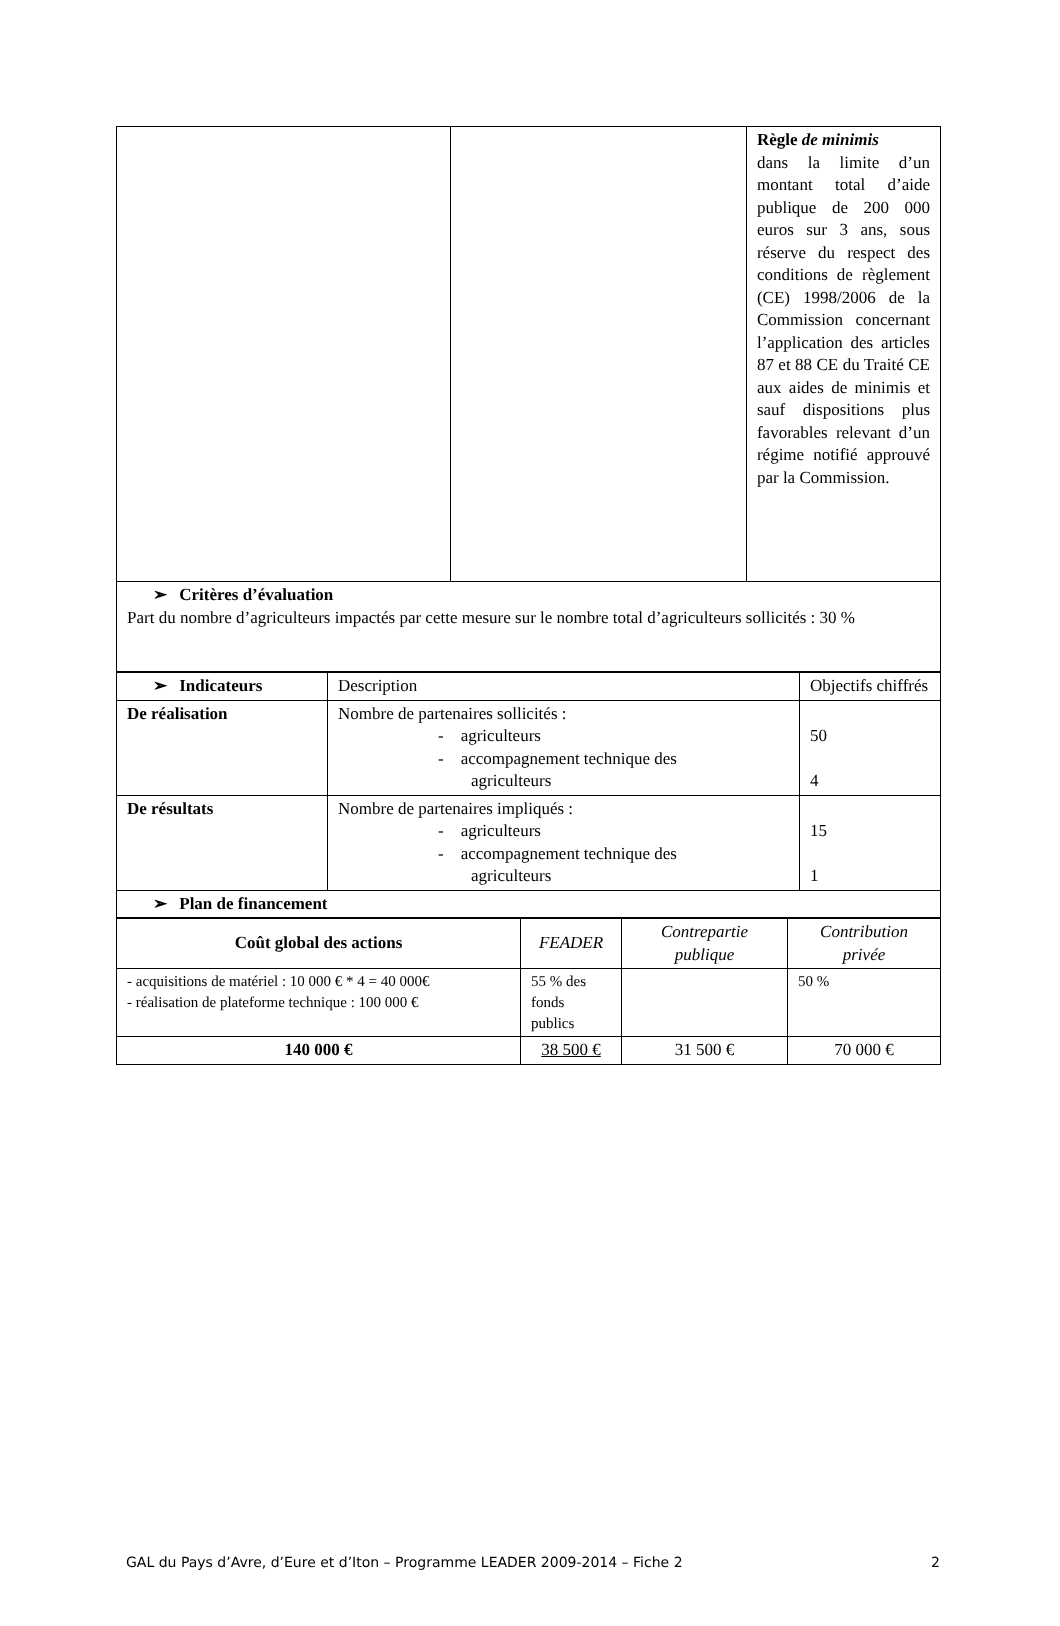| | | Règle de minimis dans la limite d’un montant total d’aide publique de 200 000 euros sur 3 ans, sous réserve du respect des conditions de règlement (CE) 1998/2006 de la Commission concernant l’application des articles 87 et 88 CE du Traité CE aux aides de minimis et sauf dispositions plus favorables relevant d’un régime notifié approuvé par la Commission. |
| ➢ Critères d’évaluation Part du nombre d’agriculteurs impactés par cette mesure sur le nombre total d’agriculteurs sollicités : 30 % | | |
| ➢ Indicateurs | Description | Objectifs chiffrés |
| De réalisation | Nombre de partenaires sollicités : - agriculteurs - accompagnement technique des agriculteurs | 50 4 |
| De résultats | Nombre de partenaires impliqués : - agriculteurs - accompagnement technique des agriculteurs | 15 1 |
| ➢ Plan de financement | | |
| Coût global des actions | FEADER | Contrepartie publique | Contribution privée |
| - acquisitions de matériel : 10 000 € * 4 = 40 000€ - réalisation de plateforme technique : 100 000 € | 55 % des fonds publics | | 50 % |
| 140 000 € | 38 500 € | 31 500 € | 70 000 € |
GAL du Pays d’Avre, d’Eure et d’Iton – Programme LEADER 2009-2014 – Fiche 2 2